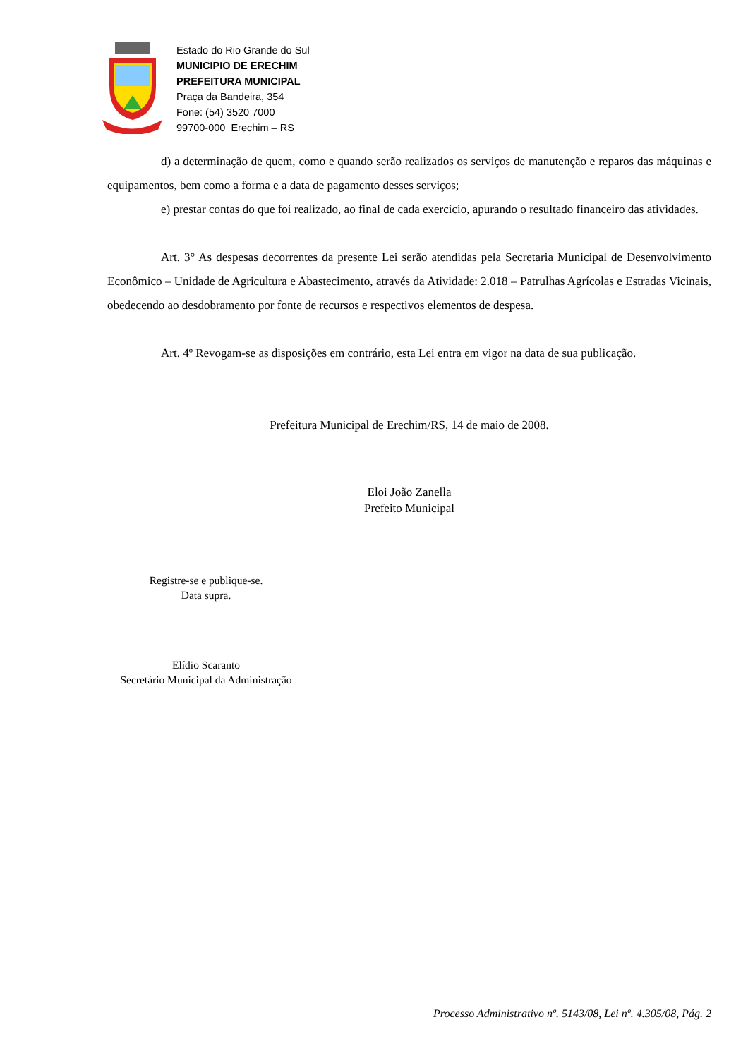Estado do Rio Grande do Sul
MUNICIPIO DE ERECHIM
PREFEITURA MUNICIPAL
Praça da Bandeira, 354
Fone: (54) 3520 7000
99700-000 Erechim – RS
d) a determinação de quem, como e quando serão realizados os serviços de manutenção e reparos das máquinas e equipamentos, bem como a forma e a data de pagamento desses serviços;
e) prestar contas do que foi realizado, ao final de cada exercício, apurando o resultado financeiro das atividades.
Art. 3° As despesas decorrentes da presente Lei serão atendidas pela Secretaria Municipal de Desenvolvimento Econômico – Unidade de Agricultura e Abastecimento, através da Atividade: 2.018 – Patrulhas Agrícolas e Estradas Vicinais, obedecendo ao desdobramento por fonte de recursos e respectivos elementos de despesa.
Art. 4º Revogam-se as disposições em contrário, esta Lei entra em vigor na data de sua publicação.
Prefeitura Municipal de Erechim/RS, 14 de maio de 2008.
Eloi João Zanella
Prefeito Municipal
Registre-se e publique-se.
Data supra.
Elídio Scaranto
Secretário Municipal da Administração
Processo Administrativo nº. 5143/08, Lei nº. 4.305/08, Pág. 2